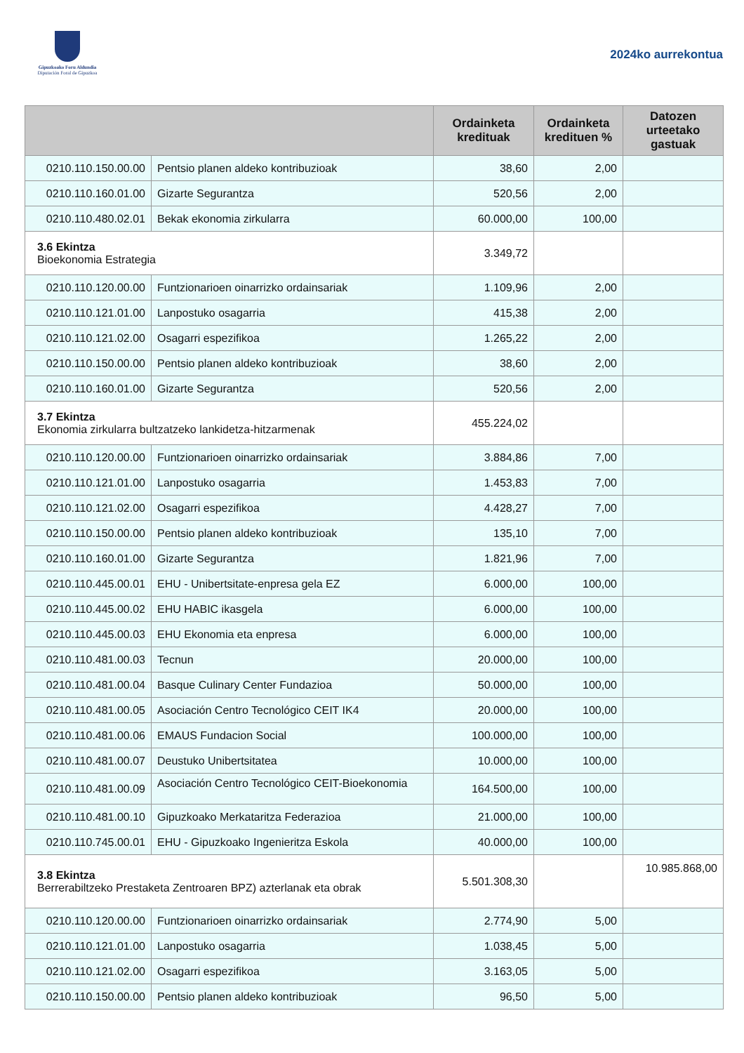Gipuzkoako Foru Aldundia
Diputación Foral de Gipuzkoa
2024ko aurrekontua
| | | Ordainketa kredituak | Ordainketa kredituen % | Datozen urteetako gastuak |
| --- | --- | --- | --- | --- |
| 0210.110.150.00.00 | Pentsio planen aldeko kontribuzioak | 38,60 | 2,00 | |
| 0210.110.160.01.00 | Gizarte Segurantza | 520,56 | 2,00 | |
| 0210.110.480.02.01 | Bekak ekonomia zirkularra | 60.000,00 | 100,00 | |
| 3.6 Ekintza Bioekonomia Estrategia | | 3.349,72 | | |
| 0210.110.120.00.00 | Funtzionarioen oinarrizko ordainsariak | 1.109,96 | 2,00 | |
| 0210.110.121.01.00 | Lanpostuko osagarria | 415,38 | 2,00 | |
| 0210.110.121.02.00 | Osagarri espezifikoa | 1.265,22 | 2,00 | |
| 0210.110.150.00.00 | Pentsio planen aldeko kontribuzioak | 38,60 | 2,00 | |
| 0210.110.160.01.00 | Gizarte Segurantza | 520,56 | 2,00 | |
| 3.7 Ekintza Ekonomia zirkularra bultzatzeko lankidetza-hitzarmenak | | 455.224,02 | | |
| 0210.110.120.00.00 | Funtzionarioen oinarrizko ordainsariak | 3.884,86 | 7,00 | |
| 0210.110.121.01.00 | Lanpostuko osagarria | 1.453,83 | 7,00 | |
| 0210.110.121.02.00 | Osagarri espezifikoa | 4.428,27 | 7,00 | |
| 0210.110.150.00.00 | Pentsio planen aldeko kontribuzioak | 135,10 | 7,00 | |
| 0210.110.160.01.00 | Gizarte Segurantza | 1.821,96 | 7,00 | |
| 0210.110.445.00.01 | EHU - Unibertsitate-enpresa gela EZ | 6.000,00 | 100,00 | |
| 0210.110.445.00.02 | EHU HABIC ikasgela | 6.000,00 | 100,00 | |
| 0210.110.445.00.03 | EHU Ekonomia eta enpresa | 6.000,00 | 100,00 | |
| 0210.110.481.00.03 | Tecnun | 20.000,00 | 100,00 | |
| 0210.110.481.00.04 | Basque Culinary Center Fundazioa | 50.000,00 | 100,00 | |
| 0210.110.481.00.05 | Asociación Centro Tecnológico CEIT IK4 | 20.000,00 | 100,00 | |
| 0210.110.481.00.06 | EMAUS Fundacion Social | 100.000,00 | 100,00 | |
| 0210.110.481.00.07 | Deustuko Unibertsitatea | 10.000,00 | 100,00 | |
| 0210.110.481.00.09 | Asociación Centro Tecnológico CEIT-Bioekonomia | 164.500,00 | 100,00 | |
| 0210.110.481.00.10 | Gipuzkoako Merkataritza Federazioa | 21.000,00 | 100,00 | |
| 0210.110.745.00.01 | EHU - Gipuzkoako Ingenieritza Eskola | 40.000,00 | 100,00 | |
| 3.8 Ekintza Berrerabiltzeko Prestaketa Zentroaren BPZ) azterlanak eta obrak | | 5.501.308,30 | | 10.985.868,00 |
| 0210.110.120.00.00 | Funtzionarioen oinarrizko ordainsariak | 2.774,90 | 5,00 | |
| 0210.110.121.01.00 | Lanpostuko osagarria | 1.038,45 | 5,00 | |
| 0210.110.121.02.00 | Osagarri espezifikoa | 3.163,05 | 5,00 | |
| 0210.110.150.00.00 | Pentsio planen aldeko kontribuzioak | 96,50 | 5,00 | |